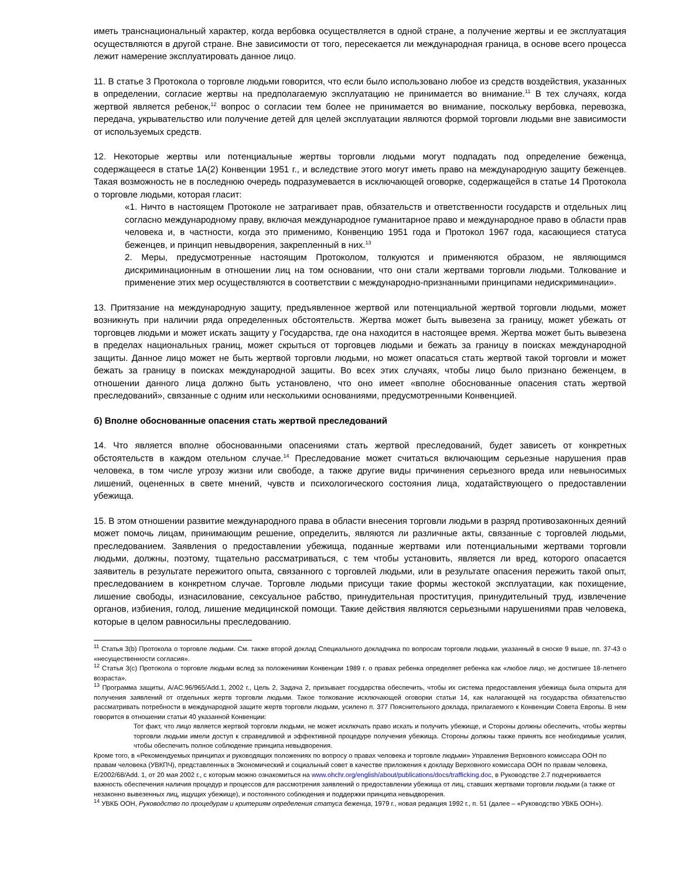иметь транснациональный характер, когда вербовка осуществляется в одной стране, а получение жертвы и ее эксплуатация осуществляются в другой стране. Вне зависимости от того, пересекается ли международная граница, в основе всего процесса лежит намерение эксплуатировать данное лицо.
11. В статье 3 Протокола о торговле людьми говорится, что если было использовано любое из средств воздействия, указанных в определении, согласие жертвы на предполагаемую эксплуатацию не принимается во внимание.<sup>11</sup> В тех случаях, когда жертвой является ребенок,<sup>12</sup> вопрос о согласии тем более не принимается во внимание, поскольку вербовка, перевозка, передача, укрывательство или получение детей для целей эксплуатации являются формой торговли людьми вне зависимости от используемых средств.
12. Некоторые жертвы или потенциальные жертвы торговли людьми могут подпадать под определение беженца, содержащееся в статье 1А(2) Конвенции 1951 г., и вследствие этого могут иметь право на международную защиту беженцев. Такая возможность не в последнюю очередь подразумевается в исключающей оговорке, содержащейся в статье 14 Протокола о торговле людьми, которая гласит:
«1. Ничто в настоящем Протоколе не затрагивает прав, обязательств и ответственности государств и отдельных лиц согласно международному праву, включая международное гуманитарное право и международное право в области прав человека и, в частности, когда это применимо, Конвенцию 1951 года и Протокол 1967 года, касающиеся статуса беженцев, и принцип невыдворения, закрепленный в них.<sup>13</sup>
2. Меры, предусмотренные настоящим Протоколом, толкуются и применяются образом, не являющимся дискриминационным в отношении лиц на том основании, что они стали жертвами торговли людьми. Толкование и применение этих мер осуществляются в соответствии с международно-признанными принципами недискриминации».
13. Притязание на международную защиту, предъявленное жертвой или потенциальной жертвой торговли людьми, может возникнуть при наличии ряда определенных обстоятельств. Жертва может быть вывезена за границу, может убежать от торговцев людьми и может искать защиту у Государства, где она находится в настоящее время. Жертва может быть вывезена в пределах национальных границ, может скрыться от торговцев людьми и бежать за границу в поисках международной защиты. Данное лицо может не быть жертвой торговли людьми, но может опасаться стать жертвой такой торговли и может бежать за границу в поисках международной защиты. Во всех этих случаях, чтобы лицо было признано беженцем, в отношении данного лица должно быть установлено, что оно имеет «вполне обоснованные опасения стать жертвой преследований», связанные с одним или несколькими основаниями, предусмотренными Конвенцией.
б) Вполне обоснованные опасения стать жертвой преследований
14. Что является вполне обоснованными опасениями стать жертвой преследований, будет зависеть от конкретных обстоятельств в каждом отельном случае.<sup>14</sup> Преследование может считаться включающим серьезные нарушения прав человека, в том числе угрозу жизни или свободе, а также другие виды причинения серьезного вреда или невыносимых лишений, оцененных в свете мнений, чувств и психологического состояния лица, ходатайствующего о предоставлении убежища.
15. В этом отношении развитие международного права в области внесения торговли людьми в разряд противозаконных деяний может помочь лицам, принимающим решение, определить, являются ли различные акты, связанные с торговлей людьми, преследованием. Заявления о предоставлении убежища, поданные жертвами или потенциальными жертвами торговли людьми, должны, поэтому, тщательно рассматриваться, с тем чтобы установить, является ли вред, которого опасается заявитель в результате пережитого опыта, связанного с торговлей людьми, или в результате опасения пережить такой опыт, преследованием в конкретном случае. Торговле людьми присущи такие формы жестокой эксплуатации, как похищение, лишение свободы, изнасилование, сексуальное рабство, принудительная проституция, принудительный труд, извлечение органов, избиения, голод, лишение медицинской помощи. Такие действия являются серьезными нарушениями прав человека, которые в целом равносильны преследованию.
<sup>11</sup> Статья 3(b) Протокола о торговле людьми. См. также второй доклад Специального докладчика по вопросам торговли людьми, указанный в сноске 9 выше, пп. 37-43 о «несущественности согласия».
<sup>12</sup> Статья 3(c) Протокола о торговле людьми вслед за положениями Конвенции 1989 г. о правах ребенка определяет ребенка как «любое лицо, не достигшее 18-летнего возраста».
<sup>13</sup> Программа защиты, A/AC.96/965/Add.1, 2002 г., Цель 2, Задача 2, призывает государства обеспечить, чтобы их система предоставления убежища была открыта для получения заявлений от отдельных жертв торговли людьми. Такое толкование исключающей оговорки статьи 14, как налагающей на государства обязательство рассматривать потребности в международной защите жертв торговли людьми, усилено п. 377 Пояснительного доклада, прилагаемого к Конвенции Совета Европы. В нем говорится в отношении статьи 40 указанной Конвенции:
Тот факт, что лицо является жертвой торговли людьми, не может исключать право искать и получить убежище, и Стороны должны обеспечить, чтобы жертвы торговли людьми имели доступ к справедливой и эффективной процедуре получения убежища. Стороны должны также принять все необходимые усилия, чтобы обеспечить полное соблюдение принципа невыдворения.
Кроме того, в «Рекомендуемых принципах и руководящих положениях по вопросу о правах человека и торговле людьми» Управления Верховного комиссара ООН по правам человека (УВКПЧ), представленных в Экономический и социальный совет в качестве приложения к докладу Верховного комиссара ООН по правам человека, E/2002/68/Add. 1, от 20 мая 2002 г., с которым можно ознакомиться на www.ohchr.org/english/about/publications/docs/trafficking.doc, в Руководстве 2.7 подчеркивается важность обеспечения наличия процедур и процессов для рассмотрения заявлений о предоставлении убежища от лиц, ставших жертвами торговли людьми (а также от незаконно вывезенных лиц, ищущих убежище), и постоянного соблюдения и поддержки принципа невыдворения.
<sup>14</sup> УВКБ ООН, Руководство по процедурам и критериям определения статуса беженца, 1979 г., новая редакция 1992 г., п. 51 (далее – «Руководство УВКБ ООН»).